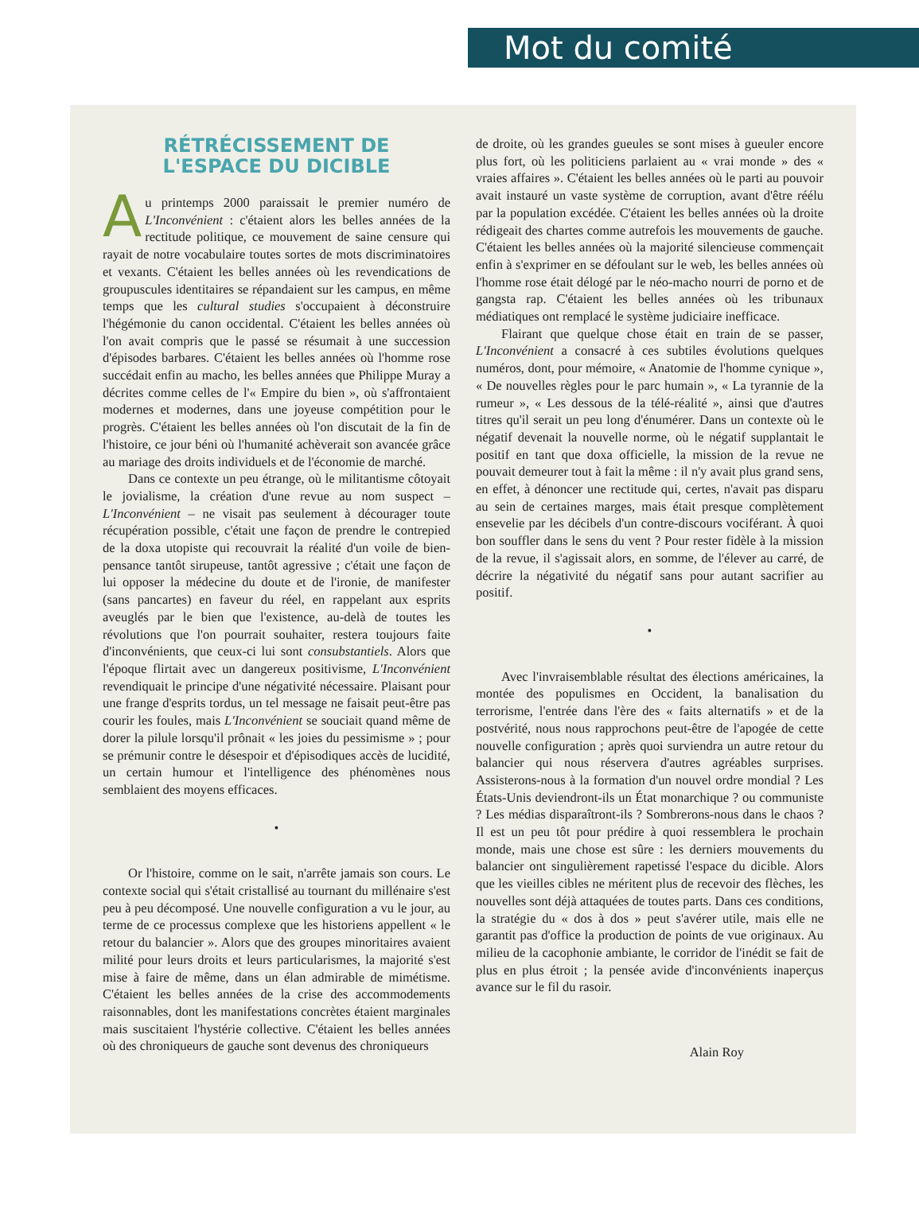Mot du comité
RÉTRÉCISSEMENT DE
L'ESPACE DU DICIBLE
Au printemps 2000 paraissait le premier numéro de L'Inconvénient : c'étaient alors les belles années de la rectitude politique, ce mouvement de saine censure qui rayait de notre vocabulaire toutes sortes de mots discriminatoires et vexants. C'étaient les belles années où les revendications de groupuscules identitaires se répandaient sur les campus, en même temps que les cultural studies s'occupaient à déconstruire l'hégémonie du canon occidental. C'étaient les belles années où l'on avait compris que le passé se résumait à une succession d'épisodes barbares. C'étaient les belles années où l'homme rose succédait enfin au macho, les belles années que Philippe Muray a décrites comme celles de l'« Empire du bien », où s'affrontaient modernes et modernes, dans une joyeuse compétition pour le progrès. C'étaient les belles années où l'on discutait de la fin de l'histoire, ce jour béni où l'humanité achèverait son avancée grâce au mariage des droits individuels et de l'économie de marché.
Dans ce contexte un peu étrange, où le militantisme côtoyait le jovialisme, la création d'une revue au nom suspect – L'Inconvénient – ne visait pas seulement à décourager toute récupération possible, c'était une façon de prendre le contrepied de la doxa utopiste qui recouvrait la réalité d'un voile de bien-pensance tantôt sirupeuse, tantôt agressive ; c'était une façon de lui opposer la médecine du doute et de l'ironie, de manifester (sans pancartes) en faveur du réel, en rappelant aux esprits aveuglés par le bien que l'existence, au-delà de toutes les révolutions que l'on pourrait souhaiter, restera toujours faite d'inconvénients, que ceux-ci lui sont consubstantiels. Alors que l'époque flirtait avec un dangereux positivisme, L'Inconvénient revendiquait le principe d'une négativité nécessaire. Plaisant pour une frange d'esprits tordus, un tel message ne faisait peut-être pas courir les foules, mais L'Inconvénient se souciait quand même de dorer la pilule lorsqu'il prônait « les joies du pessimisme » ; pour se prémunir contre le désespoir et d'épisodiques accès de lucidité, un certain humour et l'intelligence des phénomènes nous semblaient des moyens efficaces.
•
Or l'histoire, comme on le sait, n'arrête jamais son cours. Le contexte social qui s'était cristallisé au tournant du millénaire s'est peu à peu décomposé. Une nouvelle configuration a vu le jour, au terme de ce processus complexe que les historiens appellent « le retour du balancier ». Alors que des groupes minoritaires avaient milité pour leurs droits et leurs particularismes, la majorité s'est mise à faire de même, dans un élan admirable de mimétisme. C'étaient les belles années de la crise des accommodements raisonnables, dont les manifestations concrètes étaient marginales mais suscitaient l'hystérie collective. C'étaient les belles années où des chroniqueurs de gauche sont devenus des chroniqueurs
de droite, où les grandes gueules se sont mises à gueuler encore plus fort, où les politiciens parlaient au « vrai monde » des « vraies affaires ». C'étaient les belles années où le parti au pouvoir avait instauré un vaste système de corruption, avant d'être réélu par la population excédée. C'étaient les belles années où la droite rédigeait des chartes comme autrefois les mouvements de gauche. C'étaient les belles années où la majorité silencieuse commençait enfin à s'exprimer en se défoulant sur le web, les belles années où l'homme rose était délogé par le néo-macho nourri de porno et de gangsta rap. C'étaient les belles années où les tribunaux médiatiques ont remplacé le système judiciaire inefficace.
Flairant que quelque chose était en train de se passer, L'Inconvénient a consacré à ces subtiles évolutions quelques numéros, dont, pour mémoire, « Anatomie de l'homme cynique », « De nouvelles règles pour le parc humain », « La tyrannie de la rumeur », « Les dessous de la télé-réalité », ainsi que d'autres titres qu'il serait un peu long d'énumérer. Dans un contexte où le négatif devenait la nouvelle norme, où le négatif supplantait le positif en tant que doxa officielle, la mission de la revue ne pouvait demeurer tout à fait la même : il n'y avait plus grand sens, en effet, à dénoncer une rectitude qui, certes, n'avait pas disparu au sein de certaines marges, mais était presque complètement ensevelie par les décibels d'un contre-discours vociférant. À quoi bon souffler dans le sens du vent ? Pour rester fidèle à la mission de la revue, il s'agissait alors, en somme, de l'élever au carré, de décrire la négativité du négatif sans pour autant sacrifier au positif.
•
Avec l'invraisemblable résultat des élections américaines, la montée des populismes en Occident, la banalisation du terrorisme, l'entrée dans l'ère des « faits alternatifs » et de la postvérité, nous nous rapprochons peut-être de l'apogée de cette nouvelle configuration ; après quoi surviendra un autre retour du balancier qui nous réservera d'autres agréables surprises. Assisterons-nous à la formation d'un nouvel ordre mondial ? Les États-Unis deviendront-ils un État monarchique ? ou communiste ? Les médias disparaîtront-ils ? Sombrerons-nous dans le chaos ? Il est un peu tôt pour prédire à quoi ressemblera le prochain monde, mais une chose est sûre : les derniers mouvements du balancier ont singulièrement rapetissé l'espace du dicible. Alors que les vieilles cibles ne méritent plus de recevoir des flèches, les nouvelles sont déjà attaquées de toutes parts. Dans ces conditions, la stratégie du « dos à dos » peut s'avérer utile, mais elle ne garantit pas d'office la production de points de vue originaux. Au milieu de la cacophonie ambiante, le corridor de l'inédit se fait de plus en plus étroit ; la pensée avide d'inconvénients inaperçus avance sur le fil du rasoir.
Alain Roy